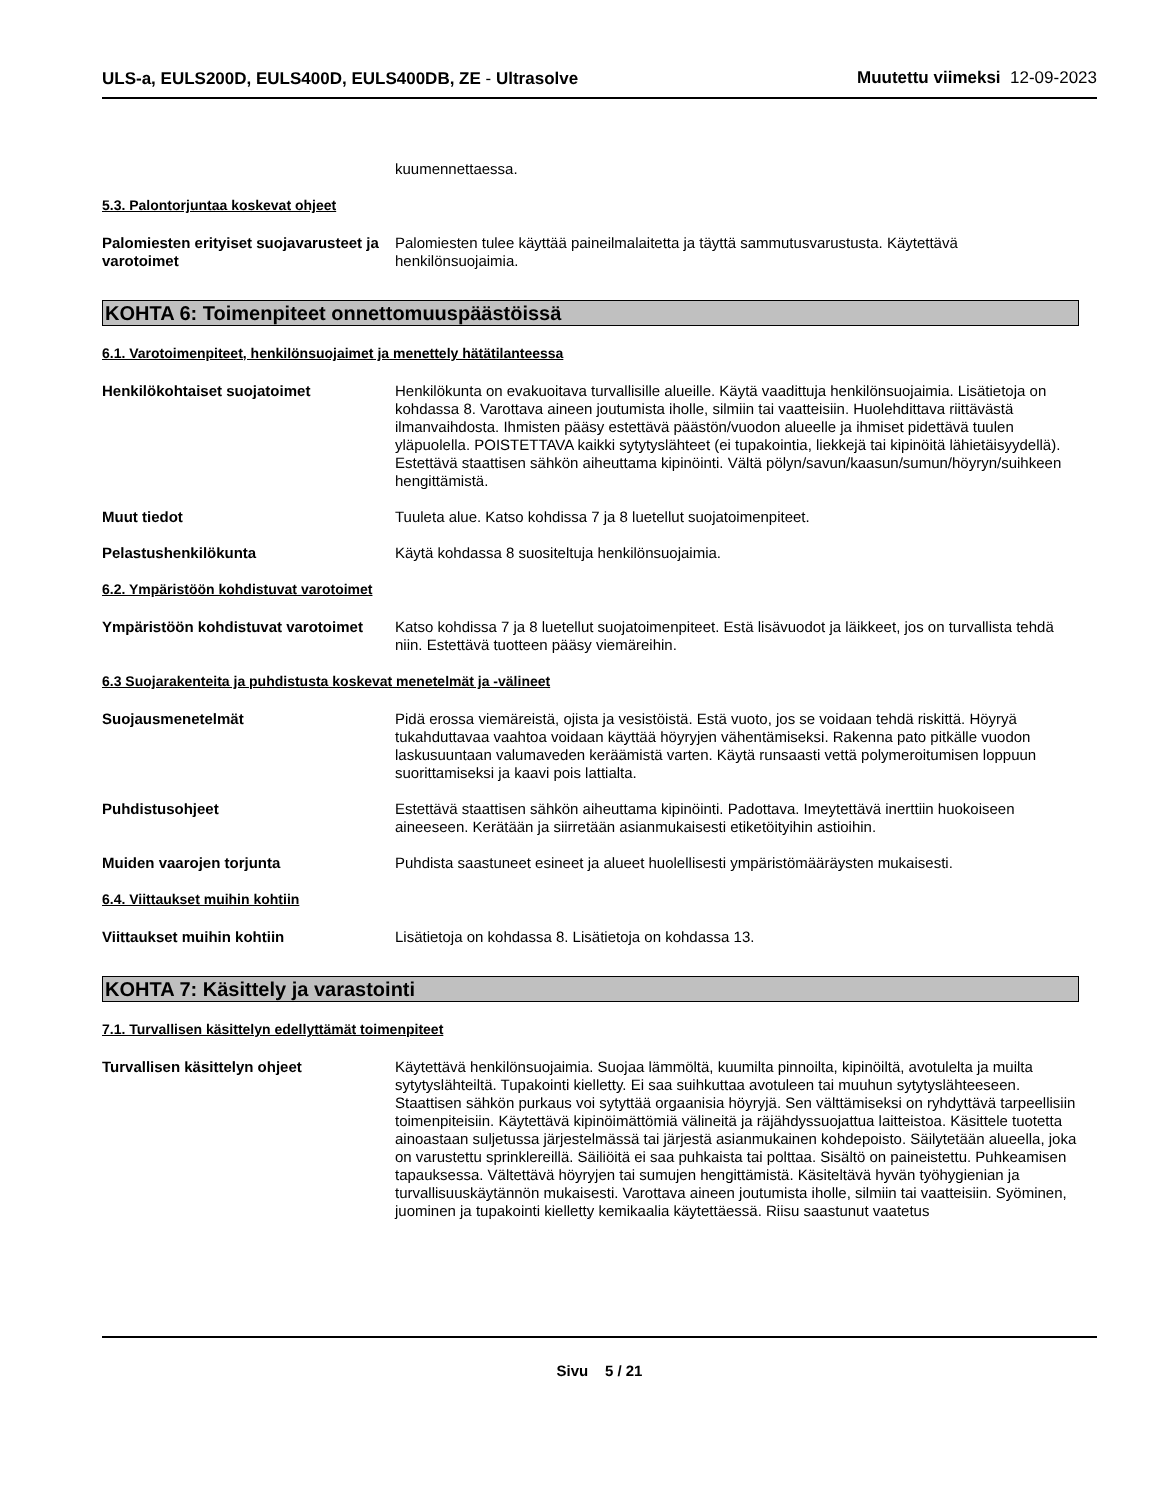ULS-a, EULS200D, EULS400D, EULS400DB, ZE - Ultrasolve
Muutettu viimeksi 12-09-2023
kuumennettaessa.
5.3. Palontorjuntaa koskevat ohjeet
Palomiesten erityiset suojavarusteet ja varotoimet
Palomiesten tulee käyttää paineilmalaitetta ja täyttä sammutusvarustusta. Käytettävä henkilönsuojaimia.
KOHTA 6: Toimenpiteet onnettomuuspäästöissä
6.1. Varotoimenpiteet, henkilönsuojaimet ja menettely hätätilanteessa
Henkilökohtaiset suojatoimet Henkilökunta on evakuoitava turvallisille alueille. Käytä vaadittuja henkilönsuojaimia. Lisätietoja on kohdassa 8. Varottava aineen joutumista iholle, silmiin tai vaatteisiin. Huolehdittava riittävästä ilmanvaihdosta. Ihmisten pääsy estettävä päästön/vuodon alueelle ja ihmiset pidettävä tuulen yläpuolella. POISTETTAVA kaikki sytytyslähteet (ei tupakointia, liekkejä tai kipinöitä lähietäisyydellä). Estettävä staattisen sähkön aiheuttama kipinöinti. Vältä pölyn/savun/kaasun/sumun/höyryn/suihkeen hengittämistä.
Muut tiedot Tuuleta alue. Katso kohdissa 7 ja 8 luetellut suojatoimenpiteet.
Pelastushenkilökunta Käytä kohdassa 8 suositeltuja henkilönsuojaimia.
6.2. Ympäristöön kohdistuvat varotoimet
Ympäristöön kohdistuvat varotoimet
Katso kohdissa 7 ja 8 luetellut suojatoimenpiteet. Estä lisävuodot ja läikkeet, jos on turvallista tehdä niin. Estettävä tuotteen pääsy viemäreihin.
6.3 Suojarakenteita ja puhdistusta koskevat menetelmät ja -välineet
Suojausmenetelmät Pidä erossa viemäreistä, ojista ja vesistöistä. Estä vuoto, jos se voidaan tehdä riskittä. Höyryä tukahduttavaa vaahtoa voidaan käyttää höyryjen vähentämiseksi. Rakenna pato pitkälle vuodon laskusuuntaan valumaveden keräämistä varten. Käytä runsaasti vettä polymeroitumisen loppuun suorittamiseksi ja kaavi pois lattialta.
Puhdistusohjeet Estettävä staattisen sähkön aiheuttama kipinöinti. Padottava. Imeytettävä inerttiin huokoiseen aineeseen. Kerätään ja siirretään asianmukaisesti etiketöityihin astioihin.
Muiden vaarojen torjunta Puhdista saastuneet esineet ja alueet huolellisesti ympäristömääräysten mukaisesti.
6.4. Viittaukset muihin kohtiin
Viittaukset muihin kohtiin Lisätietoja on kohdassa 8. Lisätietoja on kohdassa 13.
KOHTA 7: Käsittely ja varastointi
7.1. Turvallisen käsittelyn edellyttämät toimenpiteet
Turvallisen käsittelyn ohjeet Käytettävä henkilönsuojaimia. Suojaa lämmöltä, kuumilta pinnoilta, kipinöiltä, avotulelta ja muilta sytytyslähteiltä. Tupakointi kielletty. Ei saa suihkuttaa avotuleen tai muuhun sytytyslähteeseen. Staattisen sähkön purkaus voi sytyttää orgaanisia höyryjä. Sen välttämiseksi on ryhdyttävä tarpeellisiin toimenpiteisiin. Käytettävä kipinöimättömiä välineitä ja räjähdyssuojattua laitteistoa. Käsittele tuotetta ainoastaan suljetussa järjestelmässä tai järjestä asianmukainen kohdepoisto. Säilytetään alueella, joka on varustettu sprinklereillä. Säiliöitä ei saa puhkaista tai polttaa. Sisältö on paineistettu. Puhkeamisen tapauksessa. Vältettävä höyryjen tai sumujen hengittämistä. Käsiteltävä hyvän työhygienian ja turvallisuuskäytännön mukaisesti. Varottava aineen joutumista iholle, silmiin tai vaatteisiin. Syöminen, juominen ja tupakointi kielletty kemikaalia käytettäessä. Riisu saastunut vaatetus
Sivu 5 / 21